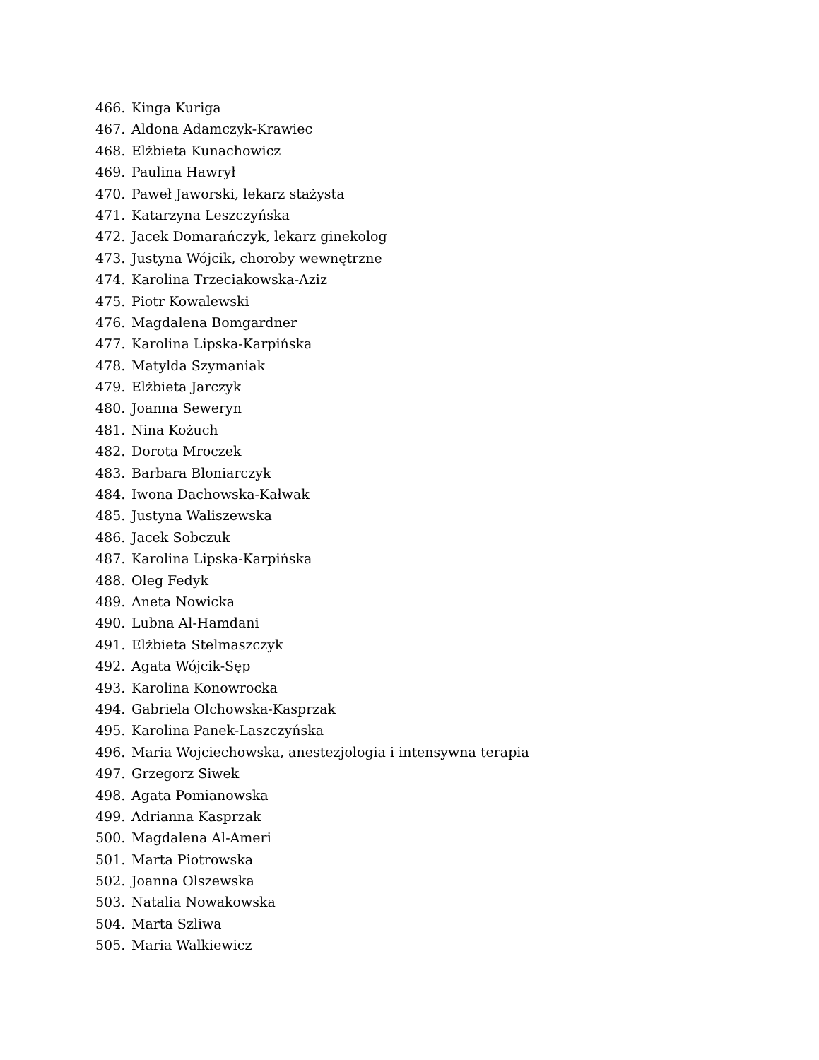466. Kinga Kuriga
467. Aldona Adamczyk-Krawiec
468. Elżbieta Kunachowicz
469. Paulina Hawrył
470. Paweł Jaworski, lekarz stażysta
471. Katarzyna Leszczyńska
472. Jacek Domarańczyk, lekarz ginekolog
473. Justyna Wójcik, choroby wewnętrzne
474. Karolina Trzeciakowska-Aziz
475. Piotr Kowalewski
476. Magdalena Bomgardner
477. Karolina Lipska-Karpińska
478. Matylda Szymaniak
479. Elżbieta Jarczyk
480. Joanna Seweryn
481. Nina Kożuch
482. Dorota Mroczek
483. Barbara Bloniarczyk
484. Iwona Dachowska-Kałwak
485. Justyna Waliszewska
486. Jacek Sobczuk
487. Karolina Lipska-Karpińska
488. Oleg Fedyk
489. Aneta Nowicka
490. Lubna Al-Hamdani
491. Elżbieta Stelmaszczyk
492. Agata Wójcik-Sęp
493. Karolina Konowrocka
494. Gabriela Olchowska-Kasprzak
495. Karolina Panek-Laszczyńska
496. Maria Wojciechowska, anestezjologia i intensywna terapia
497. Grzegorz Siwek
498. Agata Pomianowska
499. Adrianna Kasprzak
500. Magdalena Al-Ameri
501. Marta Piotrowska
502. Joanna Olszewska
503. Natalia Nowakowska
504. Marta Szliwa
505. Maria Walkiewicz